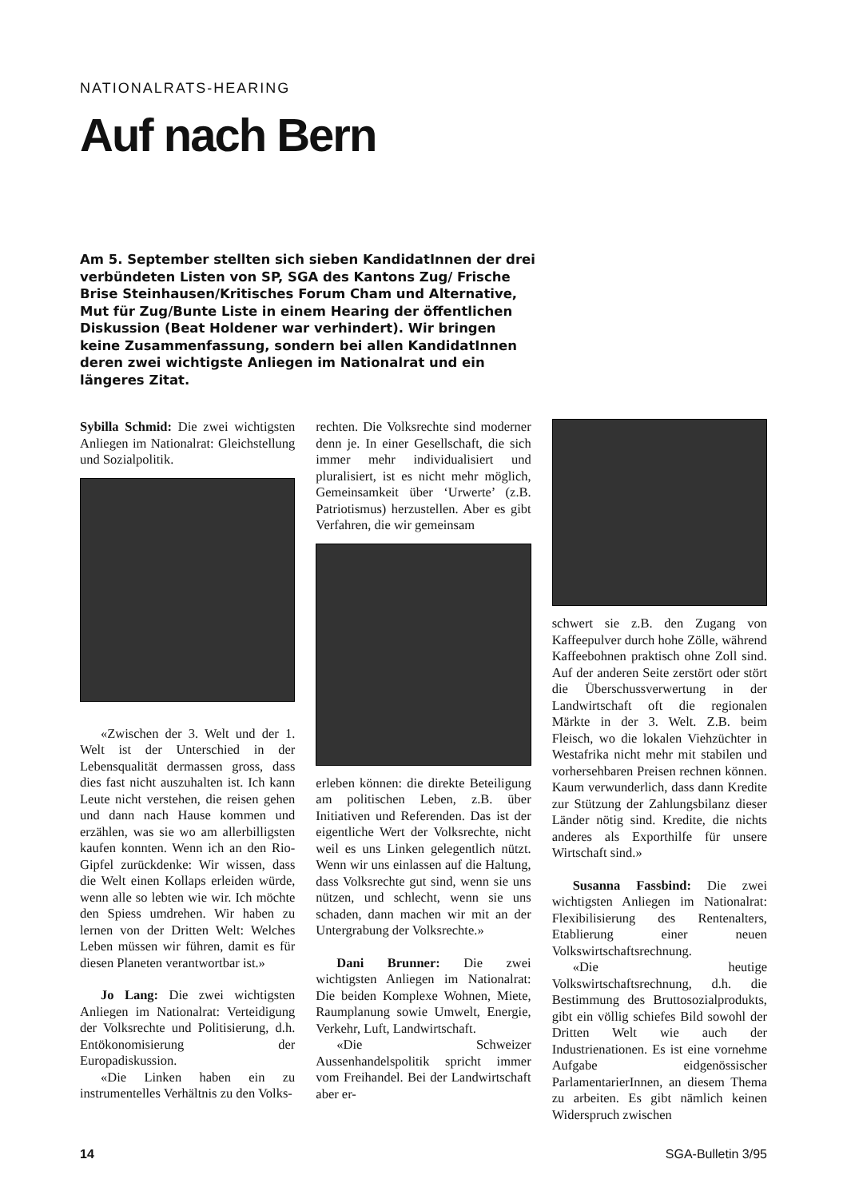NATIONALRATS-HEARING
Auf nach Bern
Am 5. September stellten sich sieben KandidatInnen der drei verbündeten Listen von SP, SGA des Kantons Zug/ Frische Brise Steinhausen/Kritisches Forum Cham und Alternative, Mut für Zug/Bunte Liste in einem Hearing der öffentlichen Diskussion (Beat Holdener war verhindert). Wir bringen keine Zusammenfassung, sondern bei allen KandidatInnen deren zwei wichtigste Anliegen im Nationalrat und ein längeres Zitat.
Sybilla Schmid: Die zwei wichtigsten Anliegen im Nationalrat: Gleichstellung und Sozialpolitik.
«Zwischen der 3. Welt und der 1. Welt ist der Unterschied in der Lebensqualität dermassen gross, dass dies fast nicht auszuhalten ist. Ich kann Leute nicht verstehen, die reisen gehen und dann nach Hause kommen und erzählen, was sie wo am allerbilligsten kaufen konnten. Wenn ich an den Rio-Gipfel zurückdenke: Wir wissen, dass die Welt einen Kollaps erleiden würde, wenn alle so lebten wie wir. Ich möchte den Spiess umdrehen. Wir haben zu lernen von der Dritten Welt: Welches Leben müssen wir führen, damit es für diesen Planeten verantwortbar ist.»
Jo Lang: Die zwei wichtigsten Anliegen im Nationalrat: Verteidigung der Volksrechte und Politisierung, d.h. Entökonomisierung der Europadiskussion.
«Die Linken haben ein zu instrumentelles Verhältnis zu den Volks-
rechten. Die Volksrechte sind moderner denn je. In einer Gesellschaft, die sich immer mehr individualisiert und pluralisiert, ist es nicht mehr möglich, Gemeinsamkeit über ‘Urwerte’ (z.B. Patriotismus) herzustellen. Aber es gibt Verfahren, die wir gemeinsam
erleben können: die direkte Beteiligung am politischen Leben, z.B. über Initiativen und Referenden. Das ist der eigentliche Wert der Volksrechte, nicht weil es uns Linken gelegentlich nützt. Wenn wir uns einlassen auf die Haltung, dass Volksrechte gut sind, wenn sie uns nützen, und schlecht, wenn sie uns schaden, dann machen wir mit an der Untergrabung der Volksrechte.»
Dani Brunner: Die zwei wichtigsten Anliegen im Nationalrat: Die beiden Komplexe Wohnen, Miete, Raumplanung sowie Umwelt, Energie, Verkehr, Luft, Landwirtschaft.
«Die Schweizer Aussenhandelspolitik spricht immer vom Freihandel. Bei der Landwirtschaft aber er-
schwert sie z.B. den Zugang von Kaffeepulver durch hohe Zölle, während Kaffeebohnen praktisch ohne Zoll sind. Auf der anderen Seite zerstört oder stört die Überschussverwertung in der Landwirtschaft oft die regionalen Märkte in der 3. Welt. Z.B. beim Fleisch, wo die lokalen Viehzüchter in Westafrika nicht mehr mit stabilen und vorhersehbaren Preisen rechnen können. Kaum verwunderlich, dass dann Kredite zur Stützung der Zahlungsbilanz dieser Länder nötig sind. Kredite, die nichts anderes als Exporthilfe für unsere Wirtschaft sind.»
Susanna Fassbind: Die zwei wichtigsten Anliegen im Nationalrat: Flexibilisierung des Rentenalters, Etablierung einer neuen Volkswirtschaftsrechnung.
«Die heutige Volkswirtschaftsrechnung, d.h. die Bestimmung des Bruttosozialprodukts, gibt ein völlig schiefes Bild sowohl der Dritten Welt wie auch der Industrienationen. Es ist eine vornehme Aufgabe eidgenössischer ParlamentarierInnen, an diesem Thema zu arbeiten. Es gibt nämlich keinen Widerspruch zwischen
14 SGA-Bulletin 3/95